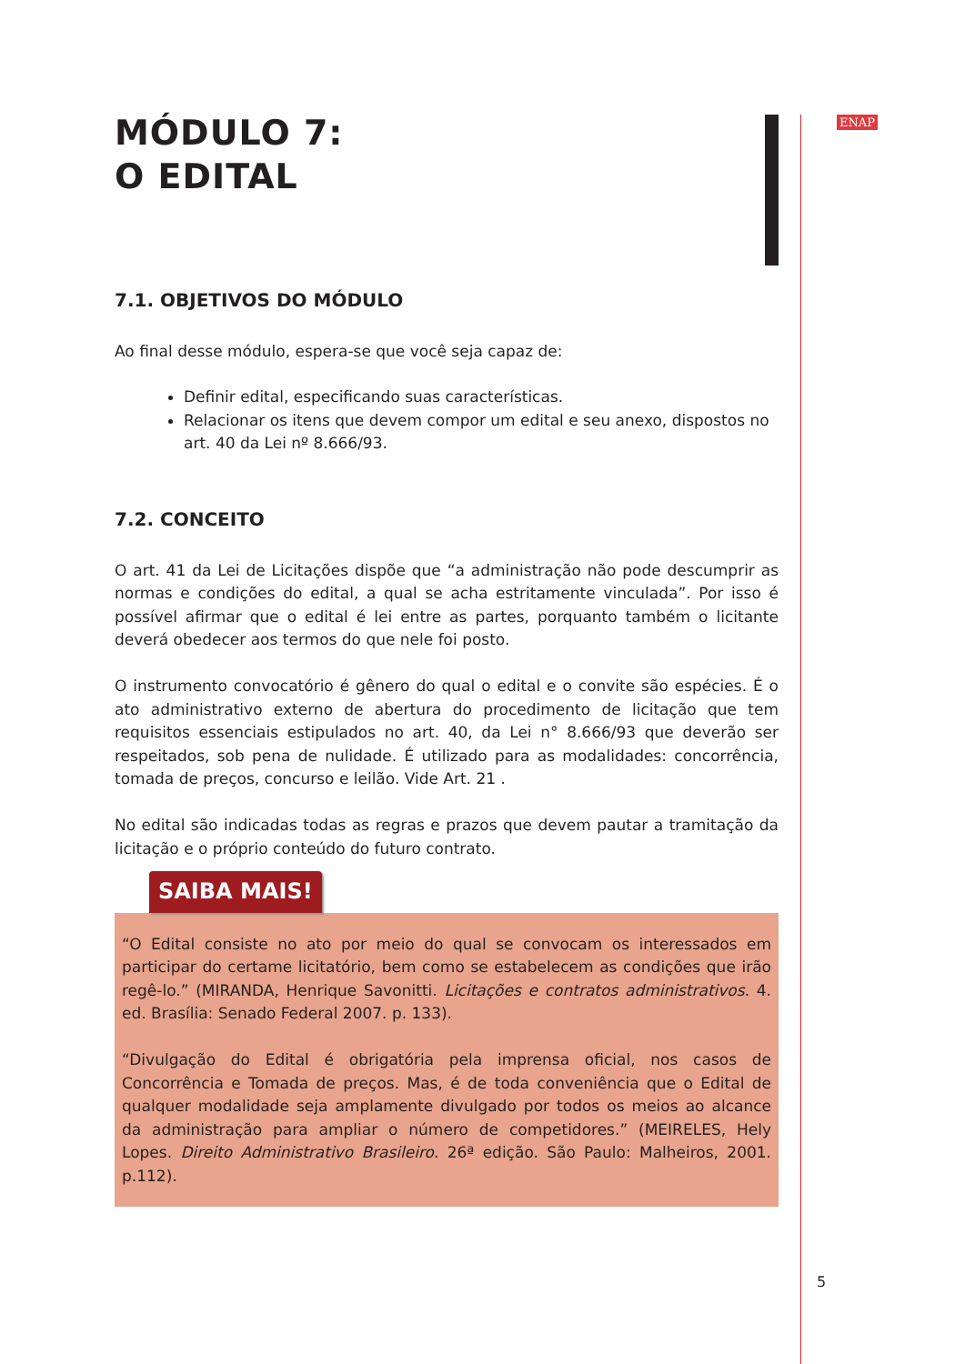ENAP
MÓDULO 7:
O EDITAL
7.1. OBJETIVOS DO MÓDULO
Ao final desse módulo, espera-se que você seja capaz de:
Definir edital, especificando suas características.
Relacionar os itens que devem compor um edital e seu anexo, dispostos no art. 40 da Lei nº 8.666/93.
7.2. CONCEITO
O art. 41 da Lei de Licitações dispõe que “a administração não pode descumprir as normas e condições do edital, a qual se acha estritamente vinculada”. Por isso é possível afirmar que o edital é lei entre as partes, porquanto também o licitante deverá obedecer aos termos do que nele foi posto.
O instrumento convocatório é gênero do qual o edital e o convite são espécies. É o ato administrativo externo de abertura do procedimento de licitação que tem requisitos essenciais estipulados no art. 40, da Lei n° 8.666/93 que deverão ser respeitados, sob pena de nulidade. É utilizado para as modalidades: concorrência, tomada de preços, concurso e leilão. Vide Art. 21 .
No edital são indicadas todas as regras e prazos que devem pautar a tramitação da licitação e o próprio conteúdo do futuro contrato.
SAIBA MAIS!
“O Edital consiste no ato por meio do qual se convocam os interessados em participar do certame licitatório, bem como se estabelecem as condições que irão regê-lo.” (MIRANDA, Henrique Savonitti. Licitações e contratos administrativos. 4. ed. Brasília: Senado Federal 2007. p. 133).
“Divulgação do Edital é obrigatória pela imprensa oficial, nos casos de Concorrência e Tomada de preços. Mas, é de toda conveniência que o Edital de qualquer modalidade seja amplamente divulgado por todos os meios ao alcance da administração para ampliar o número de competidores.” (MEIRELES, Hely Lopes. Direito Administrativo Brasileiro. 26ª edição. São Paulo: Malheiros, 2001. p.112).
5